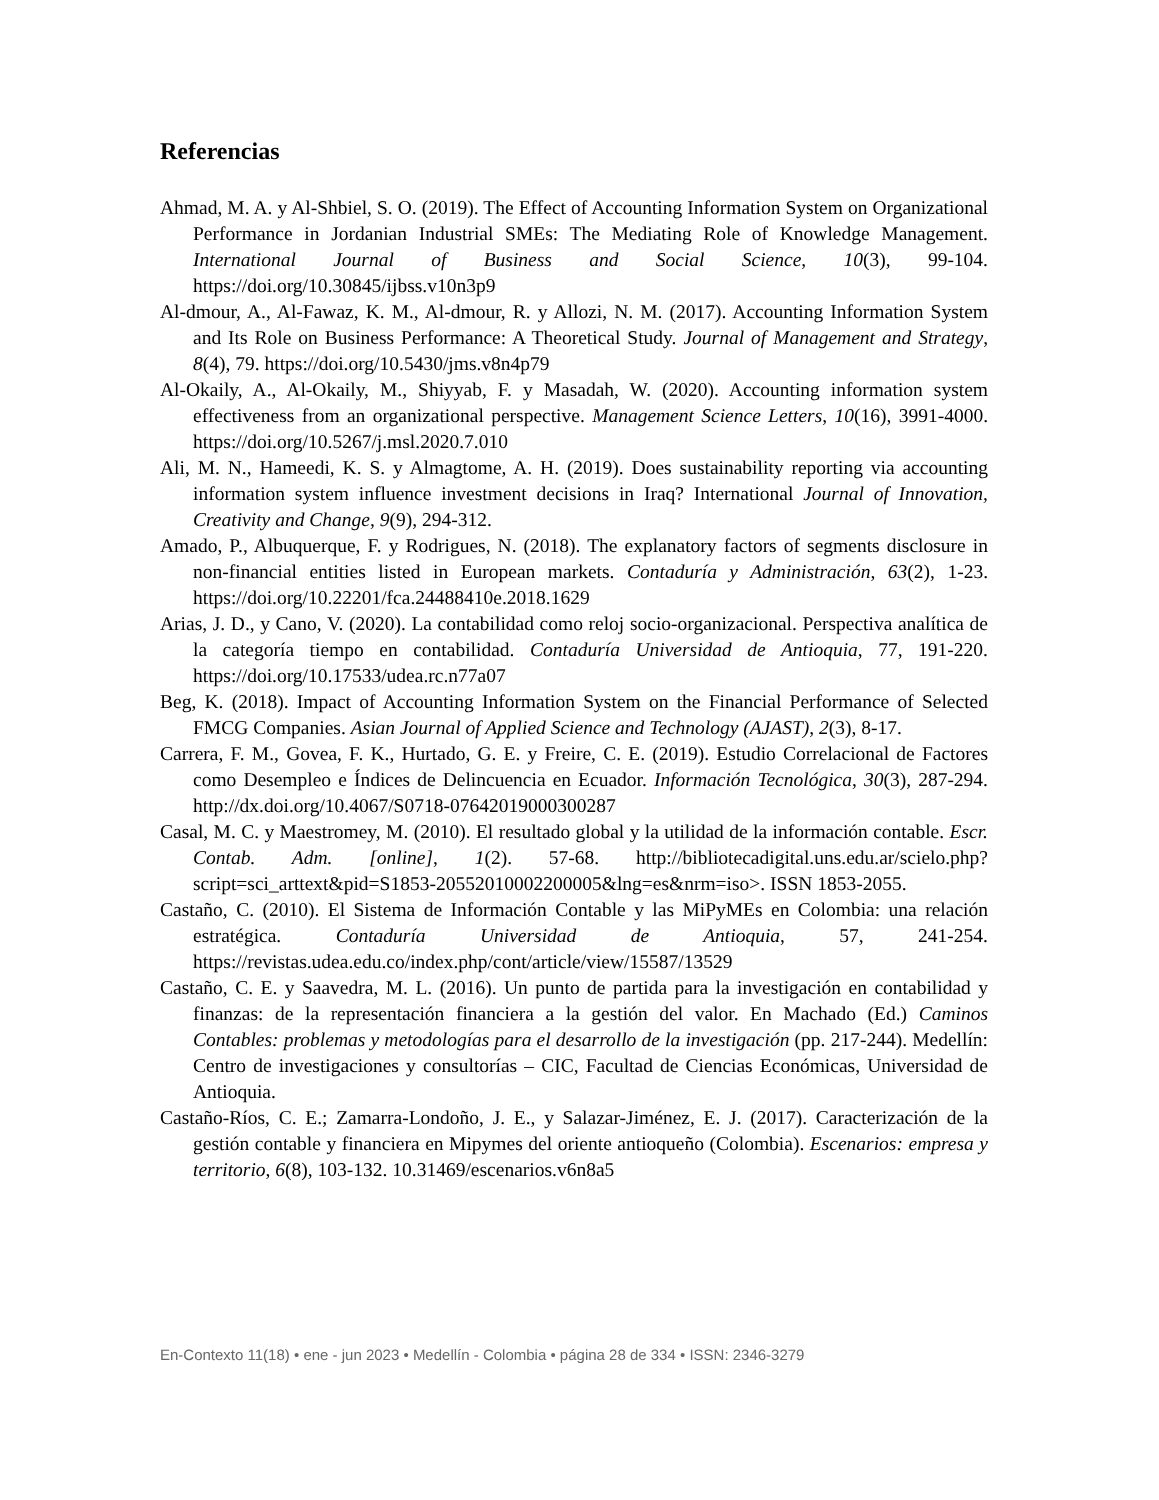Referencias
Ahmad, M. A. y Al-Shbiel, S. O. (2019). The Effect of Accounting Information System on Organizational Performance in Jordanian Industrial SMEs: The Mediating Role of Knowledge Management. International Journal of Business and Social Science, 10(3), 99-104. https://doi.org/10.30845/ijbss.v10n3p9
Al-dmour, A., Al-Fawaz, K. M., Al-dmour, R. y Allozi, N. M. (2017). Accounting Information System and Its Role on Business Performance: A Theoretical Study. Journal of Management and Strategy, 8(4), 79. https://doi.org/10.5430/jms.v8n4p79
Al-Okaily, A., Al-Okaily, M., Shiyyab, F. y Masadah, W. (2020). Accounting information system effectiveness from an organizational perspective. Management Science Letters, 10(16), 3991-4000. https://doi.org/10.5267/j.msl.2020.7.010
Ali, M. N., Hameedi, K. S. y Almagtome, A. H. (2019). Does sustainability reporting via accounting information system influence investment decisions in Iraq? International Journal of Innovation, Creativity and Change, 9(9), 294-312.
Amado, P., Albuquerque, F. y Rodrigues, N. (2018). The explanatory factors of segments disclosure in non-financial entities listed in European markets. Contaduría y Administración, 63(2), 1-23. https://doi.org/10.22201/fca.24488410e.2018.1629
Arias, J. D., y Cano, V. (2020). La contabilidad como reloj socio-organizacional. Perspectiva analítica de la categoría tiempo en contabilidad. Contaduría Universidad de Antioquia, 77, 191-220. https://doi.org/10.17533/udea.rc.n77a07
Beg, K. (2018). Impact of Accounting Information System on the Financial Performance of Selected FMCG Companies. Asian Journal of Applied Science and Technology (AJAST), 2(3), 8-17.
Carrera, F. M., Govea, F. K., Hurtado, G. E. y Freire, C. E. (2019). Estudio Correlacional de Factores como Desempleo e Índices de Delincuencia en Ecuador. Información Tecnológica, 30(3), 287-294. http://dx.doi.org/10.4067/S0718-07642019000300287
Casal, M. C. y Maestromey, M. (2010). El resultado global y la utilidad de la información contable. Escr. Contab. Adm. [online], 1(2). 57-68. http://bibliotecadigital.uns.edu.ar/scielo.php?script=sci_arttext&pid=S1853-20552010002200005&lng=es&nrm=iso>. ISSN 1853-2055.
Castaño, C. (2010). El Sistema de Información Contable y las MiPyMEs en Colombia: una relación estratégica. Contaduría Universidad de Antioquia, 57, 241-254. https://revistas.udea.edu.co/index.php/cont/article/view/15587/13529
Castaño, C. E. y Saavedra, M. L. (2016). Un punto de partida para la investigación en contabilidad y finanzas: de la representación financiera a la gestión del valor. En Machado (Ed.) Caminos Contables: problemas y metodologías para el desarrollo de la investigación (pp. 217-244). Medellín: Centro de investigaciones y consultorías – CIC, Facultad de Ciencias Económicas, Universidad de Antioquia.
Castaño-Ríos, C. E.; Zamarra-Londoño, J. E., y Salazar-Jiménez, E. J. (2017). Caracterización de la gestión contable y financiera en Mipymes del oriente antioqueño (Colombia). Escenarios: empresa y territorio, 6(8), 103-132. 10.31469/escenarios.v6n8a5
En-Contexto 11(18) • ene - jun 2023 • Medellín - Colombia • página 28 de 334 • ISSN: 2346-3279